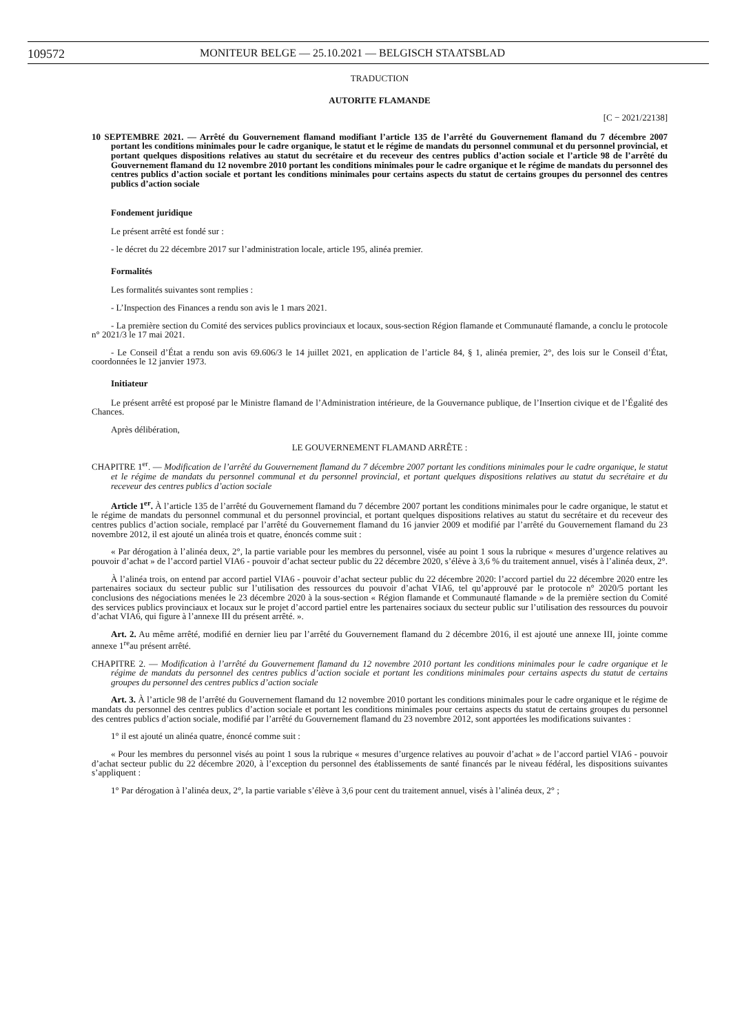109572 MONITEUR BELGE — 25.10.2021 — BELGISCH STAATSBLAD
TRADUCTION
AUTORITE FLAMANDE
[C − 2021/22138]
10 SEPTEMBRE 2021. — Arrêté du Gouvernement flamand modifiant l’article 135 de l’arrêté du Gouvernement flamand du 7 décembre 2007 portant les conditions minimales pour le cadre organique, le statut et le régime de mandats du personnel communal et du personnel provincial, et portant quelques dispositions relatives au statut du secrétaire et du receveur des centres publics d’action sociale et l’article 98 de l’arrêté du Gouvernement flamand du 12 novembre 2010 portant les conditions minimales pour le cadre organique et le régime de mandats du personnel des centres publics d’action sociale et portant les conditions minimales pour certains aspects du statut de certains groupes du personnel des centres publics d’action sociale
Fondement juridique
Le présent arrêté est fondé sur :
- le décret du 22 décembre 2017 sur l’administration locale, article 195, alinéa premier.
Formalités
Les formalités suivantes sont remplies :
- L’Inspection des Finances a rendu son avis le 1 mars 2021.
- La première section du Comité des services publics provinciaux et locaux, sous-section Région flamande et Communauté flamande, a conclu le protocole n° 2021/3 le 17 mai 2021.
- Le Conseil d’État a rendu son avis 69.606/3 le 14 juillet 2021, en application de l’article 84, § 1, alinéa premier, 2°, des lois sur le Conseil d’État, coordonnées le 12 janvier 1973.
Initiateur
Le présent arrêté est proposé par le Ministre flamand de l’Administration intérieure, de la Gouvernance publique, de l’Insertion civique et de l’Égalité des Chances.
Après délibération,
LE GOUVERNEMENT FLAMAND ARRÊTE :
CHAPITRE 1<sup>er</sup>. — Modification de l’arrêté du Gouvernement flamand du 7 décembre 2007 portant les conditions minimales pour le cadre organique, le statut et le régime de mandats du personnel communal et du personnel provincial, et portant quelques dispositions relatives au statut du secrétaire et du receveur des centres publics d’action sociale
Article 1<sup>er</sup>. À l’article 135 de l’arrêté du Gouvernement flamand du 7 décembre 2007 portant les conditions minimales pour le cadre organique, le statut et le régime de mandats du personnel communal et du personnel provincial, et portant quelques dispositions relatives au statut du secrétaire et du receveur des centres publics d’action sociale, remplacé par l’arrêté du Gouvernement flamand du 16 janvier 2009 et modifié par l’arrêté du Gouvernement flamand du 23 novembre 2012, il est ajouté un alinéa trois et quatre, énoncés comme suit :
« Par dérogation à l’alinéa deux, 2°, la partie variable pour les membres du personnel, visée au point 1 sous la rubrique « mesures d’urgence relatives au pouvoir d’achat » de l’accord partiel VIA6 - pouvoir d’achat secteur public du 22 décembre 2020, s’élève à 3,6 % du traitement annuel, visés à l’alinéa deux, 2°.
À l’alinéa trois, on entend par accord partiel VIA6 - pouvoir d’achat secteur public du 22 décembre 2020: l’accord partiel du 22 décembre 2020 entre les partenaires sociaux du secteur public sur l’utilisation des ressources du pouvoir d’achat VIA6, tel qu’approuvé par le protocole n° 2020/5 portant les conclusions des négociations menées le 23 décembre 2020 à la sous-section « Région flamande et Communauté flamande » de la première section du Comité des services publics provinciaux et locaux sur le projet d’accord partiel entre les partenaires sociaux du secteur public sur l’utilisation des ressources du pouvoir d’achat VIA6, qui figure à l’annexe III du présent arrêté. ».
Art. 2. Au même arrêté, modifié en dernier lieu par l’arrêté du Gouvernement flamand du 2 décembre 2016, il est ajouté une annexe III, jointe comme annexe 1<sup>re</sup>au présent arrêté.
CHAPITRE 2. — Modification à l’arrêté du Gouvernement flamand du 12 novembre 2010 portant les conditions minimales pour le cadre organique et le régime de mandats du personnel des centres publics d’action sociale et portant les conditions minimales pour certains aspects du statut de certains groupes du personnel des centres publics d’action sociale
Art. 3. À l’article 98 de l’arrêté du Gouvernement flamand du 12 novembre 2010 portant les conditions minimales pour le cadre organique et le régime de mandats du personnel des centres publics d’action sociale et portant les conditions minimales pour certains aspects du statut de certains groupes du personnel des centres publics d’action sociale, modifié par l’arrêté du Gouvernement flamand du 23 novembre 2012, sont apportées les modifications suivantes :
1° il est ajouté un alinéa quatre, énoncé comme suit :
« Pour les membres du personnel visés au point 1 sous la rubrique « mesures d’urgence relatives au pouvoir d’achat » de l’accord partiel VIA6 - pouvoir d’achat secteur public du 22 décembre 2020, à l’exception du personnel des établissements de santé financés par le niveau fédéral, les dispositions suivantes s’appliquent :
1° Par dérogation à l’alinéa deux, 2°, la partie variable s’élève à 3,6 pour cent du traitement annuel, visés à l’alinéa deux, 2° ;